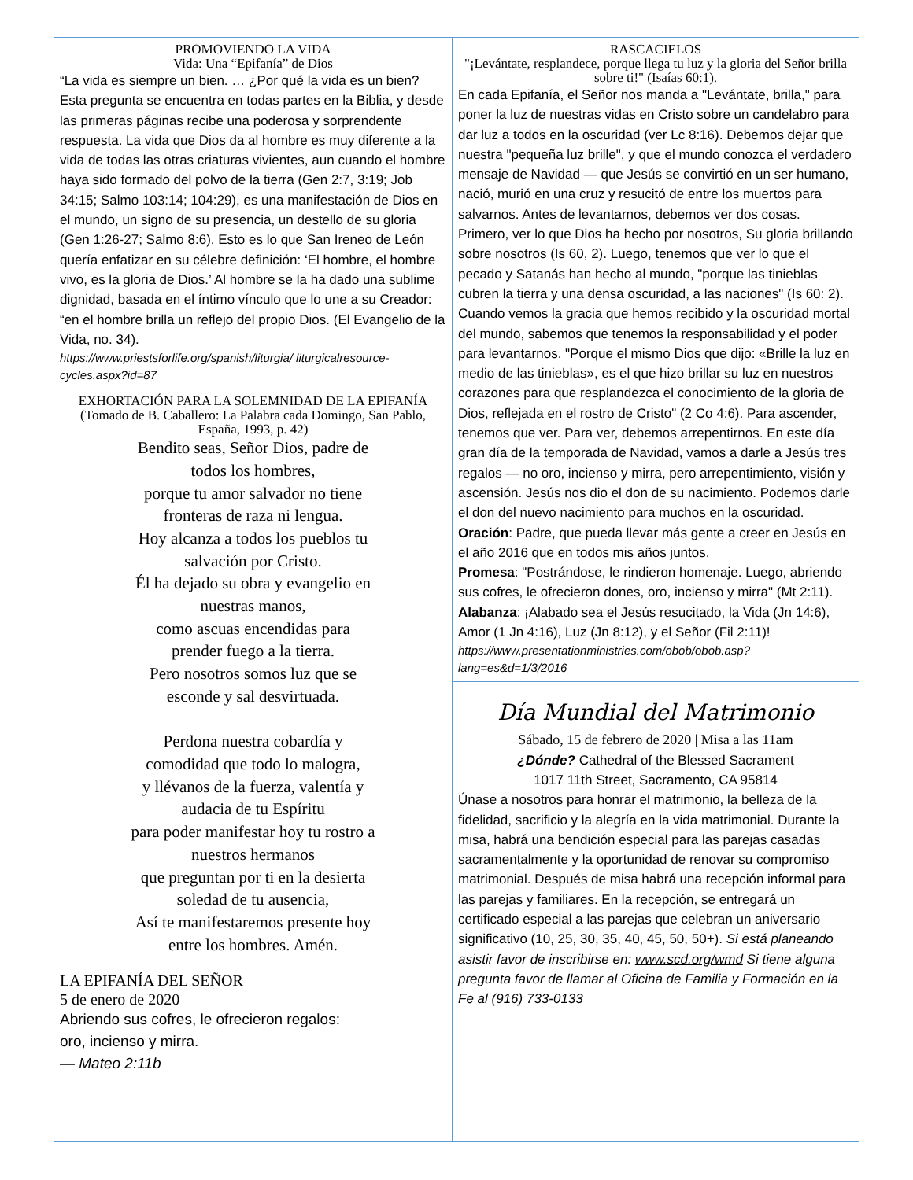PROMOVIENDO LA VIDA
Vida: Una “Epifanía” de Dios
“La vida es siempre un bien. … ¿Por qué la vida es un bien? Esta pregunta se encuentra en todas partes en la Biblia, y desde las primeras páginas recibe una poderosa y sorprendente respuesta. La vida que Dios da al hombre es muy diferente a la vida de todas las otras criaturas vivientes, aun cuando el hombre haya sido formado del polvo de la tierra (Gen 2:7, 3:19; Job 34:15; Salmo 103:14; 104:29), es una manifestación de Dios en el mundo, un signo de su presencia, un destello de su gloria (Gen 1:26-27; Salmo 8:6). Esto es lo que San Ireneo de León quería enfatizar en su célebre definición: ‘El hombre, el hombre vivo, es la gloria de Dios.’ Al hombre se la ha dado una sublime dignidad, basada en el íntimo vínculo que lo une a su Creador: “en el hombre brilla un reflejo del propio Dios. (El Evangelio de la Vida, no. 34).
https://www.priestsforlife.org/spanish/liturgia/ liturgicalresource-cycles.aspx?id=87
EXHORTACIÓN PARA LA SOLEMNIDAD DE LA EPIFANÍA (Tomado de B. Caballero: La Palabra cada Domingo, San Pablo, España, 1993, p. 42)
Bendito seas, Señor Dios, padre de
todos los hombres,
porque tu amor salvador no tiene
fronteras de raza ni lengua.
Hoy alcanza a todos los pueblos tu
salvación por Cristo.
Él ha dejado su obra y evangelio en
nuestras manos,
como ascuas encendidas para
prender fuego a la tierra.
Pero nosotros somos luz que se
esconde y sal desvirtuada.
Perdona nuestra cobardía y
comodidad que todo lo malogra,
y llévanos de la fuerza, valentía y
audacia de tu Espíritu
para poder manifestar hoy tu rostro a
nuestros hermanos
que preguntan por ti en la desierta
soledad de tu ausencia,
Así te manifestaremos presente hoy
entre los hombres. Amén.
LA EPIFANÍA DEL SEÑOR
5 de enero de 2020
Abriendo sus cofres, le ofrecieron regalos:
oro, incienso y mirra.
— Mateo 2:11b
RASCACIELOS
"¡Levántate, resplandece, porque llega tu luz y la gloria del Señor brilla sobre ti!" (Isaías 60:1).
En cada Epifanía, el Señor nos manda a "Levántate, brilla," para poner la luz de nuestras vidas en Cristo sobre un candelabro para dar luz a todos en la oscuridad (ver Lc 8:16). Debemos dejar que nuestra "pequeña luz brille", y que el mundo conozca el verdadero mensaje de Navidad — que Jesús se convirtió en un ser humano, nació, murió en una cruz y resucitó de entre los muertos para salvarnos. Antes de levantarnos, debemos ver dos cosas. Primero, ver lo que Dios ha hecho por nosotros, Su gloria brillando sobre nosotros (Is 60, 2). Luego, tenemos que ver lo que el pecado y Satanás han hecho al mundo, "porque las tinieblas cubren la tierra y una densa oscuridad, a las naciones" (Is 60: 2). Cuando vemos la gracia que hemos recibido y la oscuridad mortal del mundo, sabemos que tenemos la responsabilidad y el poder para levantarnos. "Porque el mismo Dios que dijo: «Brille la luz en medio de las tinieblas», es el que hizo brillar su luz en nuestros corazones para que resplandezca el conocimiento de la gloria de Dios, reflejada en el rostro de Cristo" (2 Co 4:6). Para ascender, tenemos que ver. Para ver, debemos arrepentirnos. En este día gran día de la temporada de Navidad, vamos a darle a Jesús tres regalos — no oro, incienso y mirra, pero arrepentimiento, visión y ascensión. Jesús nos dio el don de su nacimiento. Podemos darle el don del nuevo nacimiento para muchos en la oscuridad.
Oración: Padre, que pueda llevar más gente a creer en Jesús en el año 2016 que en todos mis años juntos.
Promesa: "Postrándose, le rindieron homenaje. Luego, abriendo sus cofres, le ofrecieron dones, oro, incienso y mirra" (Mt 2:11).
Alabanza: ¡Alabado sea el Jesús resucitado, la Vida (Jn 14:6), Amor (1 Jn 4:16), Luz (Jn 8:12), y el Señor (Fil 2:11)!
https://www.presentationministries.com/obob/obob.asp?lang=es&d=1/3/2016
Día Mundial del Matrimonio
Sábado, 15 de febrero de 2020 | Misa a las 11am
¿Dónde? Cathedral of the Blessed Sacrament
1017 11th Street, Sacramento, CA 95814
Únase a nosotros para honrar el matrimonio, la belleza de la fidelidad, sacrificio y la alegría en la vida matrimonial. Durante la misa, habrá una bendición especial para las parejas casadas sacramentalmente y la oportunidad de renovar su compromiso matrimonial. Después de misa habrá una recepción informal para las parejas y familiares. En la recepción, se entregará un certificado especial a las parejas que celebran un aniversario significativo (10, 25, 30, 35, 40, 45, 50, 50+). Si está planeando asistir favor de inscribirse en: www.scd.org/wmd Si tiene alguna pregunta favor de llamar al Oficina de Familia y Formación en la Fe al (916) 733-0133